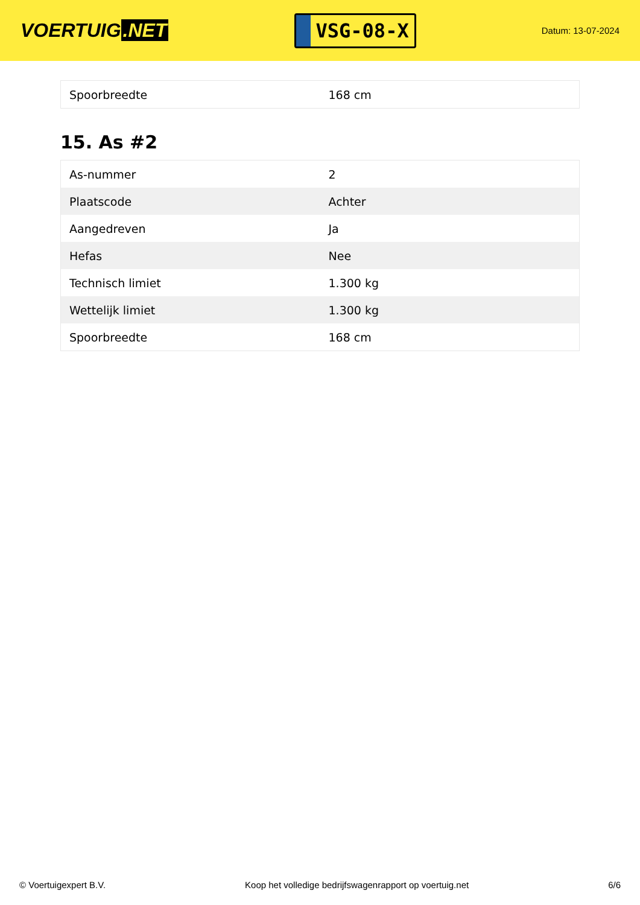VOERTUIG.NET
VSG-08-X
Datum: 13-07-2024
| Spoorbreedte | 168 cm |
15. As #2
| As-nummer | 2 |
| Plaatscode | Achter |
| Aangedreven | Ja |
| Hefas | Nee |
| Technisch limiet | 1.300 kg |
| Wettelijk limiet | 1.300 kg |
| Spoorbreedte | 168 cm |
© Voertuigexpert B.V. Koop het volledige bedrijfswagenrapport op voertuig.net 6/6